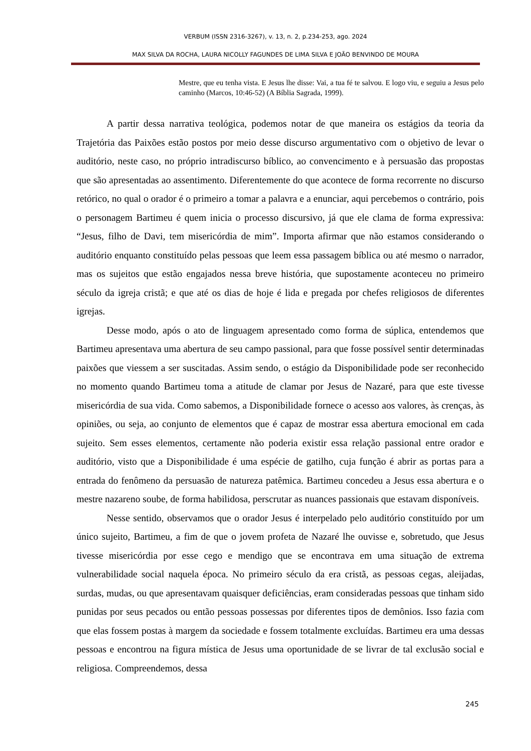VERBUM (ISSN 2316-3267), v. 13, n. 2, p.234-253, ago. 2024
MAX SILVA DA ROCHA, LAURA NICOLLY FAGUNDES DE LIMA SILVA E JOÃO BENVINDO DE MOURA
Mestre, que eu tenha vista. E Jesus lhe disse: Vai, a tua fé te salvou. E logo viu, e seguiu a Jesus pelo caminho (Marcos, 10:46-52) (A Bíblia Sagrada, 1999).
A partir dessa narrativa teológica, podemos notar de que maneira os estágios da teoria da Trajetória das Paixões estão postos por meio desse discurso argumentativo com o objetivo de levar o auditório, neste caso, no próprio intradiscurso bíblico, ao convencimento e à persuasão das propostas que são apresentadas ao assentimento. Diferentemente do que acontece de forma recorrente no discurso retórico, no qual o orador é o primeiro a tomar a palavra e a enunciar, aqui percebemos o contrário, pois o personagem Bartimeu é quem inicia o processo discursivo, já que ele clama de forma expressiva: “Jesus, filho de Davi, tem misericórdia de mim”. Importa afirmar que não estamos considerando o auditório enquanto constituído pelas pessoas que leem essa passagem bíblica ou até mesmo o narrador, mas os sujeitos que estão engajados nessa breve história, que supostamente aconteceu no primeiro século da igreja cristã; e que até os dias de hoje é lida e pregada por chefes religiosos de diferentes igrejas.
Desse modo, após o ato de linguagem apresentado como forma de súplica, entendemos que Bartimeu apresentava uma abertura de seu campo passional, para que fosse possível sentir determinadas paixões que viessem a ser suscitadas. Assim sendo, o estágio da Disponibilidade pode ser reconhecido no momento quando Bartimeu toma a atitude de clamar por Jesus de Nazaré, para que este tivesse misericórdia de sua vida. Como sabemos, a Disponibilidade fornece o acesso aos valores, às crenças, às opiniões, ou seja, ao conjunto de elementos que é capaz de mostrar essa abertura emocional em cada sujeito. Sem esses elementos, certamente não poderia existir essa relação passional entre orador e auditório, visto que a Disponibilidade é uma espécie de gatilho, cuja função é abrir as portas para a entrada do fenômeno da persuasão de natureza patêmica. Bartimeu concedeu a Jesus essa abertura e o mestre nazareno soube, de forma habilidosa, perscrutar as nuances passionais que estavam disponíveis.
Nesse sentido, observamos que o orador Jesus é interpelado pelo auditório constituído por um único sujeito, Bartimeu, a fim de que o jovem profeta de Nazaré lhe ouvisse e, sobretudo, que Jesus tivesse misericórdia por esse cego e mendigo que se encontrava em uma situação de extrema vulnerabilidade social naquela época. No primeiro século da era cristã, as pessoas cegas, aleijadas, surdas, mudas, ou que apresentavam quaisquer deficiências, eram consideradas pessoas que tinham sido punidas por seus pecados ou então pessoas possessas por diferentes tipos de demônios. Isso fazia com que elas fossem postas à margem da sociedade e fossem totalmente excluídas. Bartimeu era uma dessas pessoas e encontrou na figura mística de Jesus uma oportunidade de se livrar de tal exclusão social e religiosa. Compreendemos, dessa
245